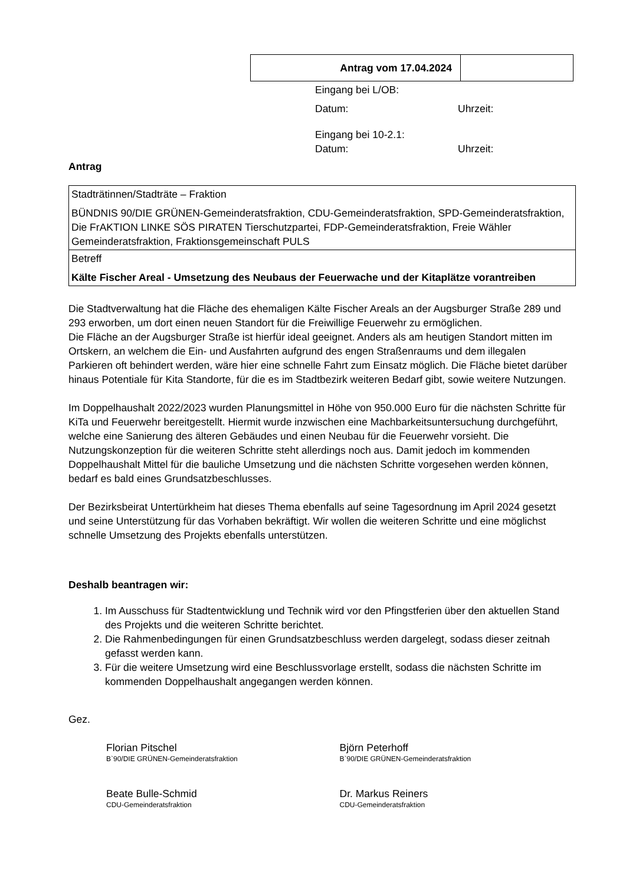| Antrag vom 17.04.2024 | |
Eingang bei L/OB:
Datum: Uhrzeit:
Eingang bei 10-2.1:
Datum: Uhrzeit:
Antrag
| Stadträtinnen/Stadträte – Fraktion BÜNDNIS 90/DIE GRÜNEN-Gemeinderatsfraktion, CDU-Gemeinderatsfraktion, SPD-Gemeinderatsfraktion, Die FrAKTION LINKE SÖS PIRATEN Tierschutzpartei, FDP-Gemeinderatsfraktion, Freie Wähler Gemeinderatsfraktion, Fraktionsgemeinschaft PULS |
| Betreff Kälte Fischer Areal - Umsetzung des Neubaus der Feuerwache und der Kitaplätze vorantreiben |
Die Stadtverwaltung hat die Fläche des ehemaligen Kälte Fischer Areals an der Augsburger Straße 289 und 293 erworben, um dort einen neuen Standort für die Freiwillige Feuerwehr zu ermöglichen.
Die Fläche an der Augsburger Straße ist hierfür ideal geeignet. Anders als am heutigen Standort mitten im Ortskern, an welchem die Ein- und Ausfahrten aufgrund des engen Straßenraums und dem illegalen Parkieren oft behindert werden, wäre hier eine schnelle Fahrt zum Einsatz möglich. Die Fläche bietet darüber hinaus Potentiale für Kita Standorte, für die es im Stadtbezirk weiteren Bedarf gibt, sowie weitere Nutzungen.
Im Doppelhaushalt 2022/2023 wurden Planungsmittel in Höhe von 950.000 Euro für die nächsten Schritte für KiTa und Feuerwehr bereitgestellt. Hiermit wurde inzwischen eine Machbarkeitsuntersuchung durchgeführt, welche eine Sanierung des älteren Gebäudes und einen Neubau für die Feuerwehr vorsieht. Die Nutzungskonzeption für die weiteren Schritte steht allerdings noch aus. Damit jedoch im kommenden Doppelhaushalt Mittel für die bauliche Umsetzung und die nächsten Schritte vorgesehen werden können, bedarf es bald eines Grundsatzbeschlusses.
Der Bezirksbeirat Untertürkheim hat dieses Thema ebenfalls auf seine Tagesordnung im April 2024 gesetzt und seine Unterstützung für das Vorhaben bekräftigt. Wir wollen die weiteren Schritte und eine möglichst schnelle Umsetzung des Projekts ebenfalls unterstützen.
Deshalb beantragen wir:
1. Im Ausschuss für Stadtentwicklung und Technik wird vor den Pfingstferien über den aktuellen Stand des Projekts und die weiteren Schritte berichtet.
2. Die Rahmenbedingungen für einen Grundsatzbeschluss werden dargelegt, sodass dieser zeitnah gefasst werden kann.
3. Für die weitere Umsetzung wird eine Beschlussvorlage erstellt, sodass die nächsten Schritte im kommenden Doppelhaushalt angegangen werden können.
Gez.
Florian Pitschel
B`90/DIE GRÜNEN-Gemeinderatsfraktion
Björn Peterhoff
B`90/DIE GRÜNEN-Gemeinderatsfraktion
Beate Bulle-Schmid
CDU-Gemeinderatsfraktion
Dr. Markus Reiners
CDU-Gemeinderatsfraktion